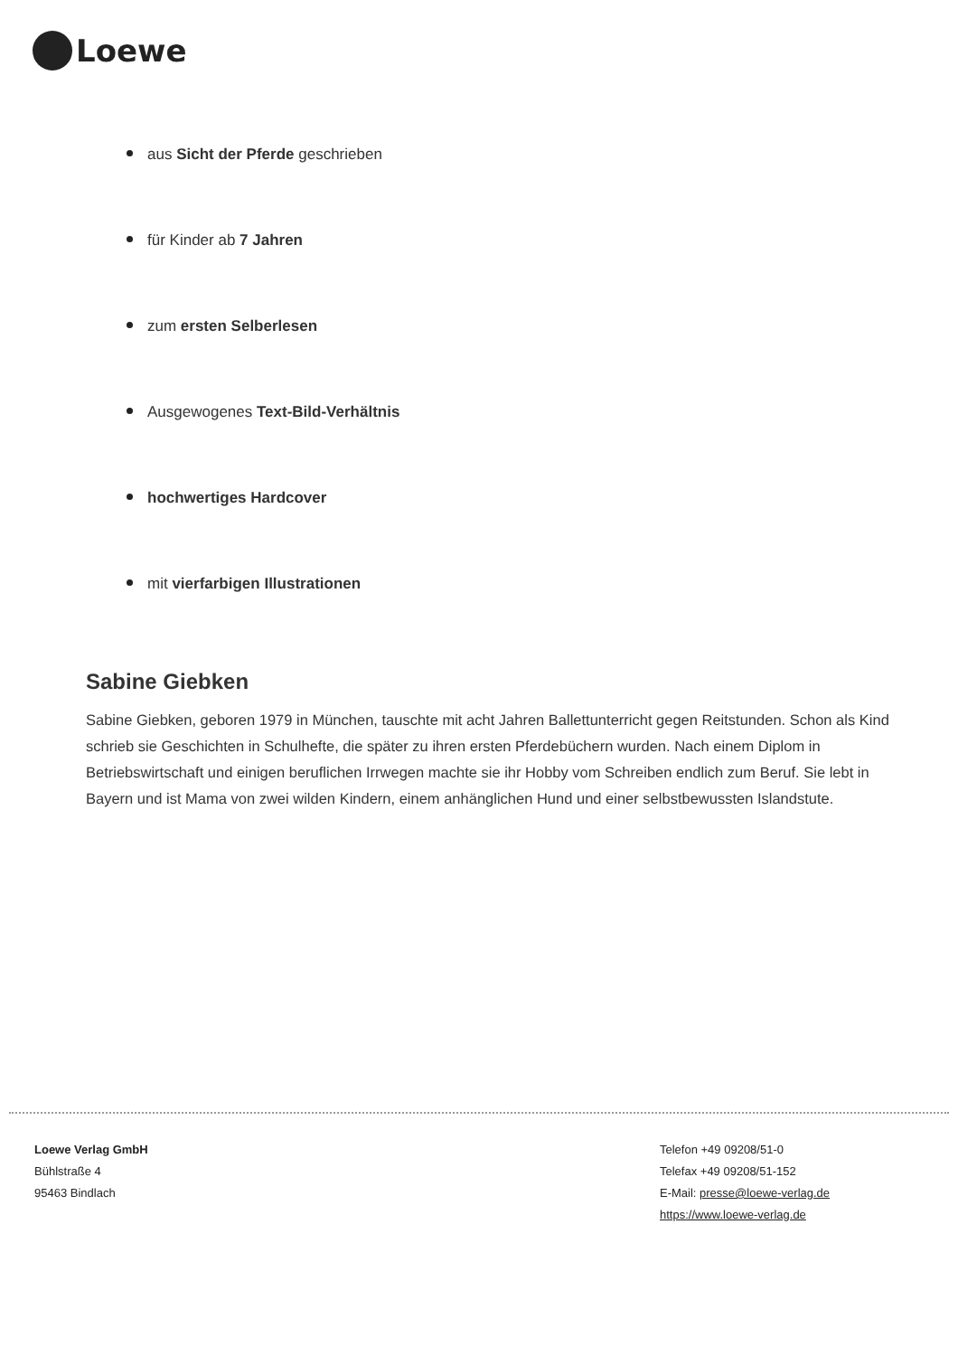Loewe
aus Sicht der Pferde geschrieben
für Kinder ab 7 Jahren
zum ersten Selberlesen
Ausgewogenes Text-Bild-Verhältnis
hochwertiges Hardcover
mit vierfarbigen Illustrationen
Sabine Giebken
Sabine Giebken, geboren 1979 in München, tauschte mit acht Jahren Ballettunterricht gegen Reitstunden. Schon als Kind schrieb sie Geschichten in Schulhefte, die später zu ihren ersten Pferdebüchern wurden. Nach einem Diplom in Betriebswirtschaft und einigen beruflichen Irrwegen machte sie ihr Hobby vom Schreiben endlich zum Beruf. Sie lebt in Bayern und ist Mama von zwei wilden Kindern, einem anhänglichen Hund und einer selbstbewussten Islandstute.
Loewe Verlag GmbH
Bühlstraße 4
95463 Bindlach
Telefon +49 09208/51-0
Telefax +49 09208/51-152
E-Mail: presse@loewe-verlag.de
https://www.loewe-verlag.de